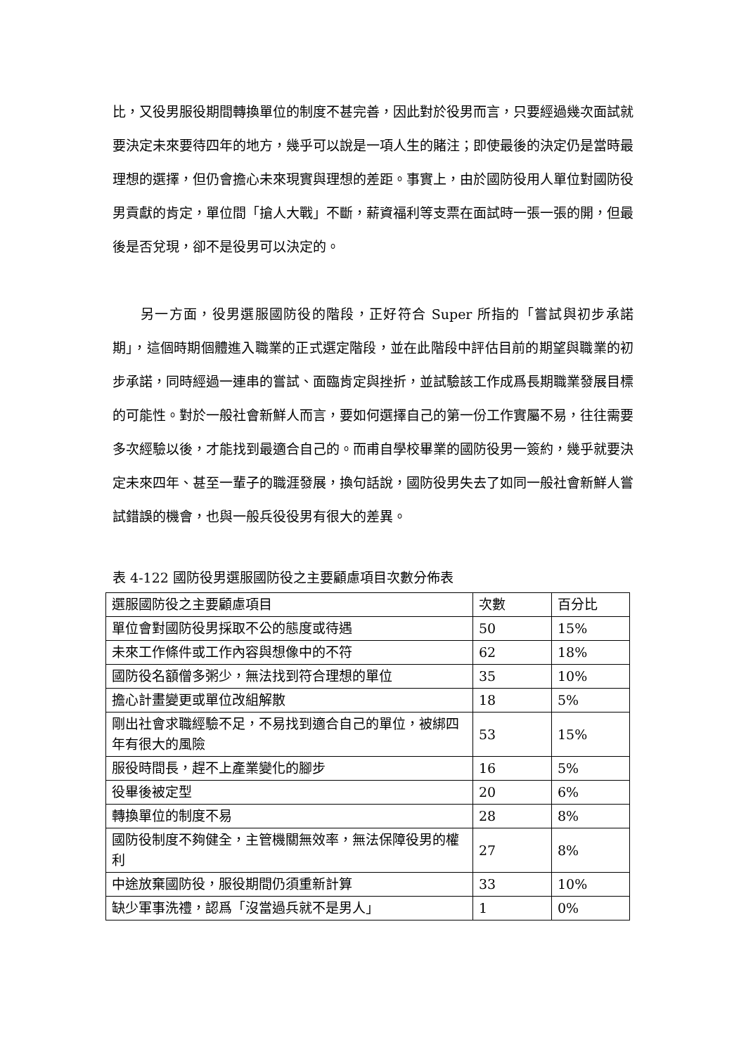比，又役男服役期間轉換單位的制度不甚完善，因此對於役男而言，只要經過幾次面試就要決定未來要待四年的地方，幾乎可以說是一項人生的賭注；即使最後的決定仍是當時最理想的選擇，但仍會擔心未來現實與理想的差距。事實上，由於國防役用人單位對國防役男貢獻的肯定，單位間「搶人大戰」不斷，薪資福利等支票在面試時一張一張的開，但最後是否兌現，卻不是役男可以決定的。
另一方面，役男選服國防役的階段，正好符合 Super 所指的「嘗試與初步承諾期」，這個時期個體進入職業的正式選定階段，並在此階段中評估目前的期望與職業的初步承諾，同時經過一連串的嘗試、面臨肯定與挫折，並試驗該工作成爲長期職業發展目標的可能性。對於一般社會新鮮人而言，要如何選擇自己的第一份工作實屬不易，往往需要多次經驗以後，才能找到最適合自己的。而甫自學校畢業的國防役男一簽約，幾乎就要決定未來四年、甚至一輩子的職涯發展，換句話說，國防役男失去了如同一般社會新鮮人嘗試錯誤的機會，也與一般兵役役男有很大的差異。
表 4-122 國防役男選服國防役之主要顧慮項目次數分佈表
| 選服國防役之主要顧慮項目 | 次數 | 百分比 |
| --- | --- | --- |
| 單位會對國防役男採取不公的態度或待遇 | 50 | 15% |
| 未來工作條件或工作內容與想像中的不符 | 62 | 18% |
| 國防役名額僧多粥少，無法找到符合理想的單位 | 35 | 10% |
| 擔心計畫變更或單位改組解散 | 18 | 5% |
| 剛出社會求職經驗不足，不易找到適合自己的單位，被綁四年有很大的風險 | 53 | 15% |
| 服役時間長，趕不上產業變化的腳步 | 16 | 5% |
| 役畢後被定型 | 20 | 6% |
| 轉換單位的制度不易 | 28 | 8% |
| 國防役制度不夠健全，主管機關無效率，無法保障役男的權利 | 27 | 8% |
| 中途放棄國防役，服役期間仍須重新計算 | 33 | 10% |
| 缺少軍事洗禮，認爲「沒當過兵就不是男人」 | 1 | 0% |